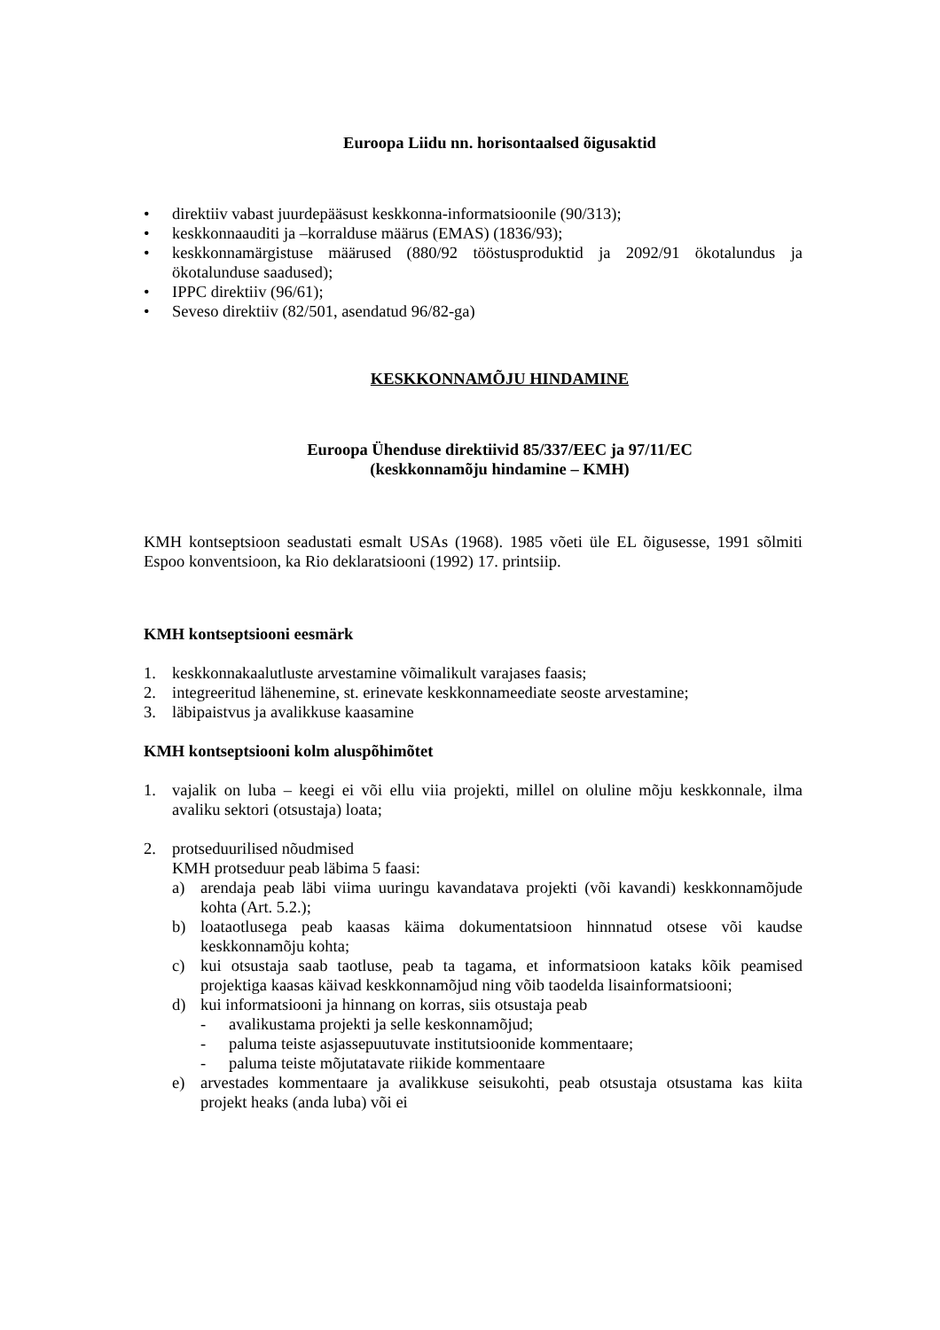Euroopa Liidu nn. horisontaalsed õigusaktid
• direktiiv vabast juurdepääsust keskkonna-informatsioonile (90/313);
• keskkonnaauditi ja –korralduse määrus (EMAS) (1836/93);
• keskkonnamärgistuse määrused (880/92 tööstusproduktid ja 2092/91 ökotalundus ja ökotalunduse saadused);
• IPPC direktiiv (96/61);
• Seveso direktiiv (82/501, asendatud 96/82-ga)
KESKKONNAMÕJU HINDAMINE
Euroopa Ühenduse direktiivid 85/337/EEC ja 97/11/EC
(keskkonnamõju hindamine – KMH)
KMH kontseptsioon seadustati esmalt USAs (1968). 1985 võeti üle EL õigusesse, 1991 sõlmiti Espoo konventsioon, ka Rio deklaratsiooni (1992) 17. printsiip.
KMH kontseptsiooni eesmärk
1. keskkonnakaalutluste arvestamine võimalikult varajases faasis;
2. integreeritud lähenemine, st. erinevate keskkonnameediate seoste arvestamine;
3. läbipaistvus ja avalikkuse kaasamine
KMH kontseptsiooni kolm aluspõhimõtet
1. vajalik on luba – keegi ei või ellu viia projekti, millel on oluline mõju keskkonnale, ilma avaliku sektori (otsustaja) loata;
2. protseduurilised nõudmised
KMH protseduur peab läbima 5 faasi:
a) arendaja peab läbi viima uuringu kavandatava projekti (või kavandi) keskkonnamõjude kohta (Art. 5.2.);
b) loataotlusega peab kaasas käima dokumentatsioon hinnnatud otsese või kaudse keskkonnamõju kohta;
c) kui otsustaja saab taotluse, peab ta tagama, et informatsioon kataks kõik peamised projektiga kaasas käivad keskkonnamõjud ning võib taodelda lisainformatsiooni;
d) kui informatsiooni ja hinnang on korras, siis otsustaja peab
- avalikustama projekti ja selle keskonnamõjud;
- paluma teiste asjassepuutuvate institutsioonide kommentaare;
- paluma teiste mõjutatavate riikide kommentaare
e) arvestades kommentaare ja avalikkuse seisukohti, peab otsustaja otsustama kas kiita projekt heaks (anda luba) või ei